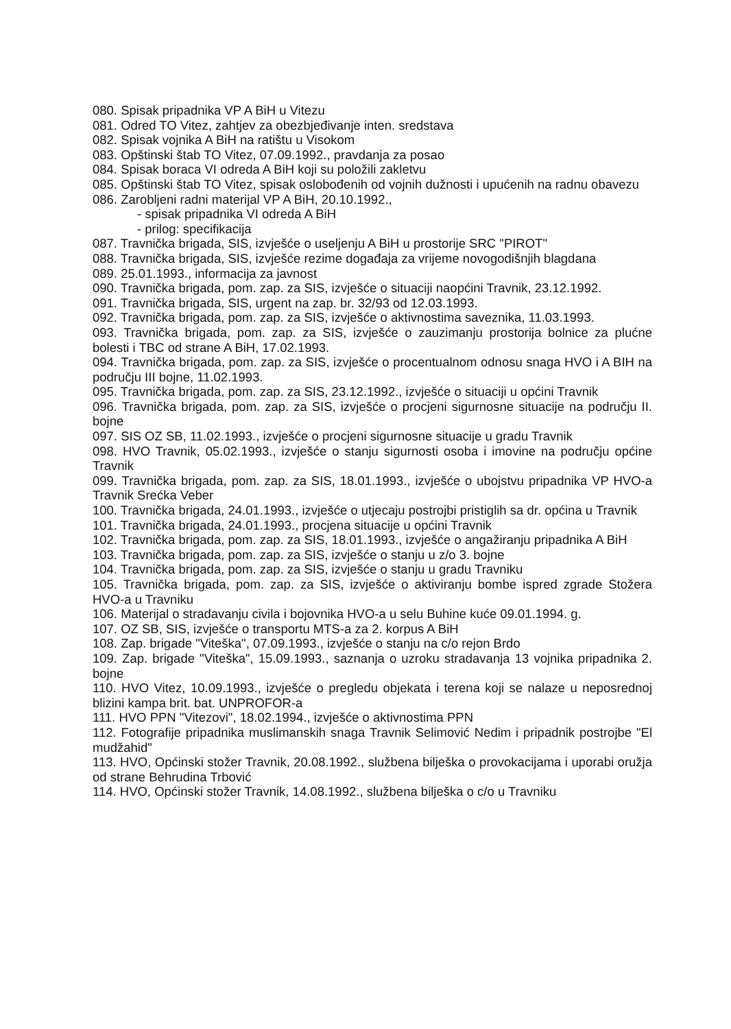080. Spisak pripadnika VP A BiH u Vitezu
081. Odred TO Vitez, zahtjev za obezbjeđivanje inten. sredstava
082. Spisak vojnika A BiH na ratištu u Visokom
083. Opštinski štab TO Vitez, 07.09.1992., pravdanja za posao
084. Spisak boraca VI odreda A BiH koji su položili zakletvu
085. Opštinski štab TO Vitez, spisak oslobođenih od vojnih dužnosti i upućenih na radnu obavezu
086. Zarobljeni radni materijal VP A BiH, 20.10.1992.,
- spisak pripadnika VI odreda A BiH
- prilog: specifikacija
087. Travnička brigada, SIS, izvješće o useljenju A BiH u prostorije SRC "PIROT"
088. Travnička brigada, SIS, izvješće rezime događaja za vrijeme novogodišnjih blagdana
089. 25.01.1993., informacija za javnost
090. Travnička brigada, pom. zap. za SIS, izvješće o situaciji naopćini Travnik, 23.12.1992.
091. Travnička brigada, SIS, urgent na zap. br. 32/93 od 12.03.1993.
092. Travnička brigada, pom. zap. za SIS, izvješće o aktivnostima saveznika, 11.03.1993.
093. Travnička brigada, pom. zap. za SIS, izvješće o zauzimanju prostorija bolnice za plućne bolesti i TBC od strane A BiH, 17.02.1993.
094. Travnička brigada, pom. zap. za SIS, izvješće o procentualnom odnosu snaga HVO i A BIH na području III bojne, 11.02.1993.
095. Travnička brigada, pom. zap. za SIS, 23.12.1992., izvješće o situaciji u općini Travnik
096. Travnička brigada, pom. zap. za SIS, izvješće o procjeni sigurnosne situacije na području II. bojne
097. SIS OZ SB, 11.02.1993., izvješće o procjeni sigurnosne situacije u gradu Travnik
098. HVO Travnik, 05.02.1993., izvješće o stanju sigurnosti osoba i imovine na području općine Travnik
099. Travnička brigada, pom. zap. za SIS, 18.01.1993., izvješće o ubojstvu pripadnika VP HVO-a Travnik Srećka Veber
100. Travnička brigada, 24.01.1993., izvješće o utjecaju postrojbi pristiglih sa dr. općina u Travnik
101. Travnička brigada, 24.01.1993., procjena situacije u općini Travnik
102. Travnička brigada, pom. zap. za SIS, 18.01.1993., izvješće o angažiranju pripadnika A BiH
103. Travnička brigada, pom. zap. za SIS, izvješće o stanju u z/o 3. bojne
104. Travnička brigada, pom. zap. za SIS, izvješće o stanju u gradu Travniku
105. Travnička brigada, pom. zap. za SIS, izvješće o aktiviranju bombe ispred zgrade Stožera HVO-a u Travniku
106. Materijal o stradavanju civila i bojovnika HVO-a u selu Buhine kuće 09.01.1994. g.
107. OZ SB, SIS, izvješće o transportu MTS-a za 2. korpus A BiH
108. Zap. brigade "Viteška", 07.09.1993., izvješće o stanju na c/o rejon Brdo
109. Zap. brigade "Viteška", 15.09.1993., saznanja o uzroku stradavanja 13 vojnika pripadnika 2. bojne
110. HVO Vitez, 10.09.1993., izvješće o pregledu objekata i terena koji se nalaze u neposrednoj blizini kampa brit. bat. UNPROFOR-a
111. HVO PPN "Vitezovi", 18.02.1994., izvješće o aktivnostima PPN
112. Fotografije pripadnika muslimanskih snaga Travnik Selimović Nedim i pripadnik postrojbe "El mudžahid"
113. HVO, Općinski stožer Travnik, 20.08.1992., službena bilješka o provokacijama i uporabi oružja od strane Behrudina Trbović
114. HVO, Općinski stožer Travnik, 14.08.1992., službena bilješka o c/o u Travniku